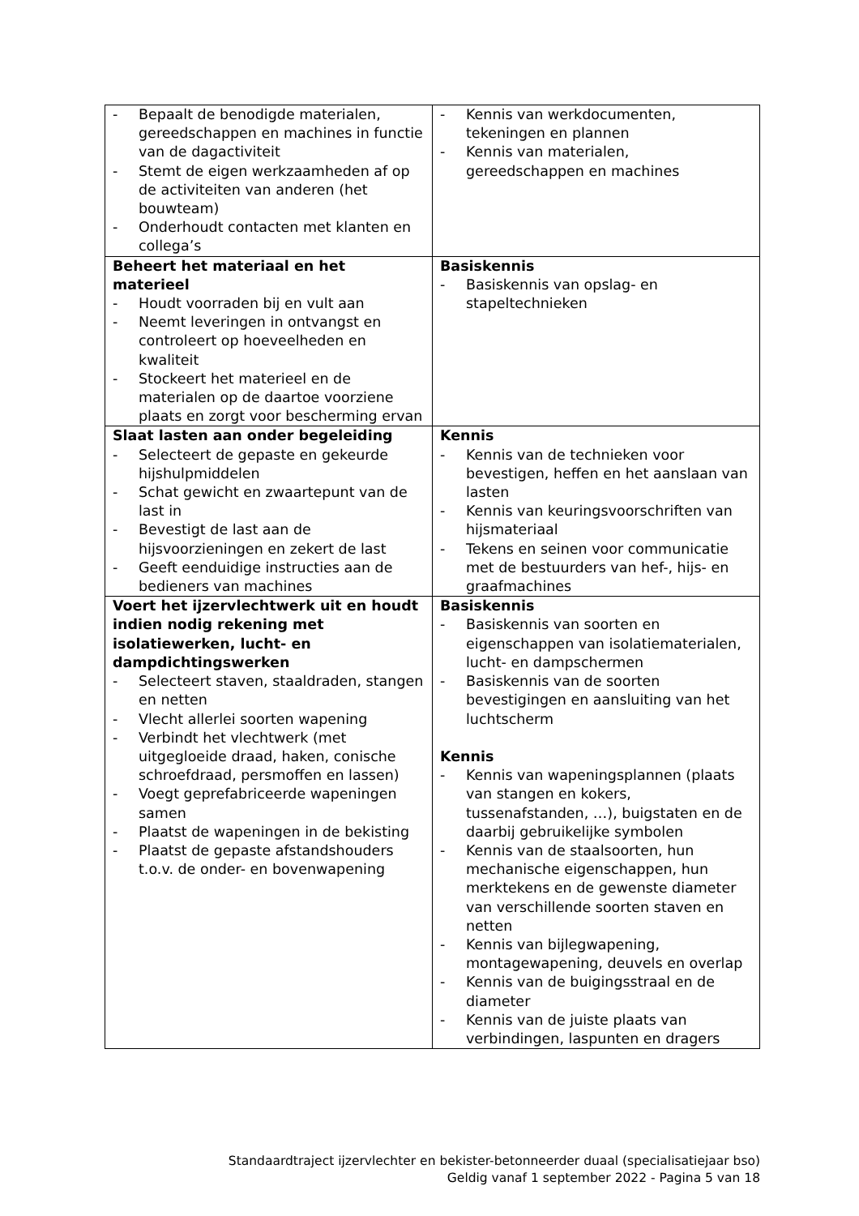| - Bepaalt de benodigde materialen, gereedschappen en machines in functie van de dagactiviteit - Stemt de eigen werkzaamheden af op de activiteiten van anderen (het bouwteam) - Onderhoudt contacten met klanten en collega’s | - Kennis van werkdocumenten, tekeningen en plannen - Kennis van materialen, gereedschappen en machines |
| Beheert het materiaal en het materieel - Houdt voorraden bij en vult aan - Neemt leveringen in ontvangst en controleert op hoeveelheden en kwaliteit - Stockeert het materieel en de materialen op de daartoe voorziene plaats en zorgt voor bescherming ervan | Basiskennis - Basiskennis van opslag- en stapeltechnieken |
| Slaat lasten aan onder begeleiding - Selecteert de gepaste en gekeurde hijshulpmiddelen - Schat gewicht en zwaartepunt van de last in - Bevestigt de last aan de hijsvoorzieningen en zekert de last - Geeft eenduidige instructies aan de bedieners van machines | Kennis - Kennis van de technieken voor bevestigen, heffen en het aanslaan van lasten - Kennis van keuringsvoorschriften van hijsmateriaal - Tekens en seinen voor communicatie met de bestuurders van hef-, hijs- en graafmachines |
| Voert het ijzervlechtwerk uit en houdt indien nodig rekening met isolatiewerken, lucht- en dampdichtingswerken - Selecteert staven, staaldraden, stangen en netten - Vlecht allerlei soorten wapening - Verbindt het vlechtwerk (met uitgegloeide draad, haken, conische schroefdraad, persmoffen en lassen) - Voegt geprefabriceerde wapeningen samen - Plaatst de wapeningen in de bekisting - Plaatst de gepaste afstandshouders t.o.v. de onder- en bovenwapening | Basiskennis - Basiskennis van soorten en eigenschappen van isolatiematerialen, lucht- en dampschermen - Basiskennis van de soorten bevestigingen en aansluiting van het luchtscherm Kennis - Kennis van wapeningsplannen (plaats van stangen en kokers, tussenafstanden, …), buigstaten en de daarbij gebruikelijke symbolen - Kennis van de staalsoorten, hun mechanische eigenschappen, hun merktekens en de gewenste diameter van verschillende soorten staven en netten - Kennis van bijlegwapening, montagewapening, deuvels en overlap - Kennis van de buigingsstraal en de diameter - Kennis van de juiste plaats van verbindingen, laspunten en dragers |
Standaardtraject ijzervlechter en bekister-betonneerder duaal (specialisatiejaar bso)
Geldig vanaf 1 september 2022 - Pagina 5 van 18